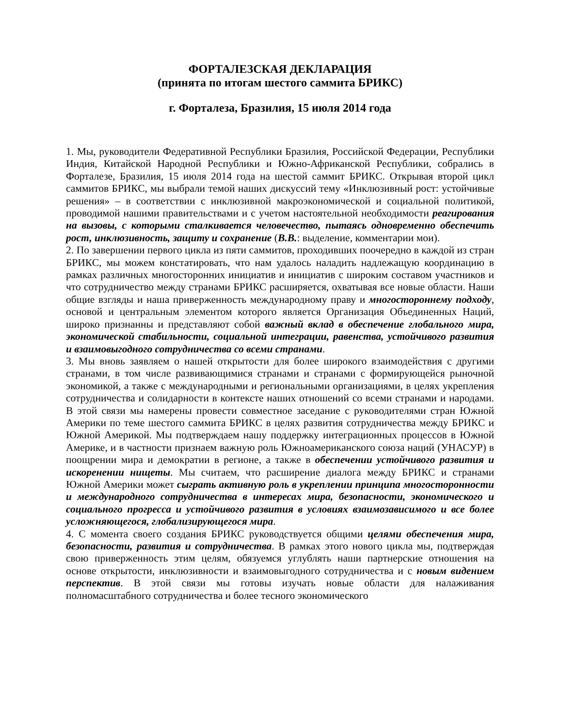ФОРТАЛЕЗСКАЯ ДЕКЛАРАЦИЯ
(принята по итогам шестого саммита БРИКС)
г. Форталеза, Бразилия, 15 июля 2014 года
1. Мы, руководители Федеративной Республики Бразилия, Российской Федерации, Республики Индия, Китайской Народной Республики и Южно-Африканской Республики, собрались в Форталезе, Бразилия, 15 июля 2014 года на шестой саммит БРИКС. Открывая второй цикл саммитов БРИКС, мы выбрали темой наших дискуссий тему «Инклюзивный рост: устойчивые решения» – в соответствии с инклюзивной макроэкономической и социальной политикой, проводимой нашими правительствами и с учетом настоятельной необходимости реагирования на вызовы, с которыми сталкивается человечество, пытаясь одновременно обеспечить рост, инклюзивность, защиту и сохранение (В.В.: выделение, комментарии мои).
2. По завершении первого цикла из пяти саммитов, проходивших поочередно в каждой из стран БРИКС, мы можем констатировать, что нам удалось наладить надлежащую координацию в рамках различных многосторонних инициатив и инициатив с широким составом участников и что сотрудничество между странами БРИКС расширяется, охватывая все новые области. Наши общие взгляды и наша приверженность международному праву и многостороннему подходу, основой и центральным элементом которого является Организация Объединенных Наций, широко признанны и представляют собой важный вклад в обеспечение глобального мира, экономической стабильности, социальной интеграции, равенства, устойчивого развития и взаимовыгодного сотрудничества со всеми странами.
3. Мы вновь заявляем о нашей открытости для более широкого взаимодействия с другими странами, в том числе развивающимися странами и странами с формирующейся рыночной экономикой, а также с международными и региональными организациями, в целях укрепления сотрудничества и солидарности в контексте наших отношений со всеми странами и народами. В этой связи мы намерены провести совместное заседание с руководителями стран Южной Америки по теме шестого саммита БРИКС в целях развития сотрудничества между БРИКС и Южной Америкой. Мы подтверждаем нашу поддержку интеграционных процессов в Южной Америке, и в частности признаем важную роль Южноамериканского союза наций (УНАСУР) в поощрении мира и демократии в регионе, а также в обеспечении устойчивого развития и искоренении нищеты. Мы считаем, что расширение диалога между БРИКС и странами Южной Америки может сыграть активную роль в укреплении принципа многосторонности и международного сотрудничества в интересах мира, безопасности, экономического и социального прогресса и устойчивого развития в условиях взаимозависимого и все более усложняющегося, глобализирующегося мира.
4. С момента своего создания БРИКС руководствуется общими целями обеспечения мира, безопасности, развития и сотрудничества. В рамках этого нового цикла мы, подтверждая свою приверженность этим целям, обязуемся углублять наши партнерские отношения на основе открытости, инклюзивности и взаимовыгодного сотрудничества и с новым видением перспектив. В этой связи мы готовы изучать новые области для налаживания полномасштабного сотрудничества и более тесного экономического